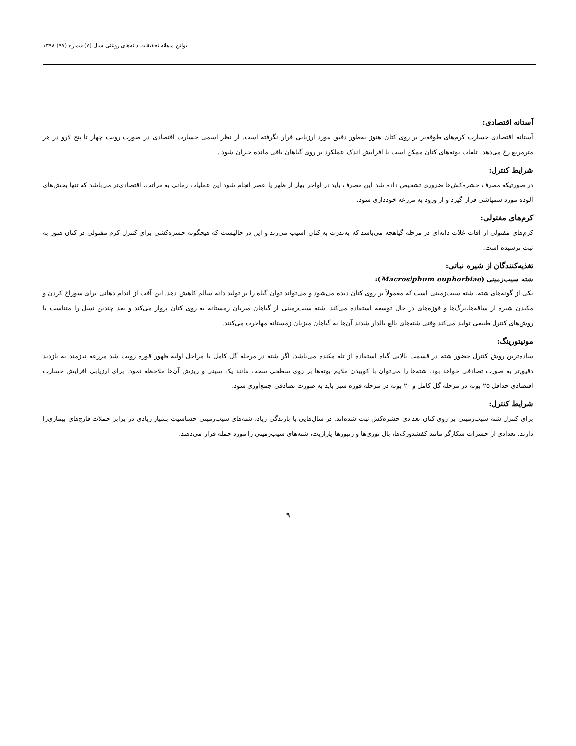بولتن ماهانه تحقیقات دانه‌های روغنی سال (۷) شماره (۹۷) ۱۳۹۸
آستانه اقتصادی:
آستانه اقتصادی خسارت کرم‌های طوقه‌بر بر روی کتان هنوز به‌طور دقیق مورد ارزیابی قرار نگرفته است. از نظر اسمی خسارت اقتصادی در صورت رویت چهار تا پنج لارو در هر مترمربع رخ می‌دهد. تلفات بوته‌های کتان ممکن است با افزایش اندک عملکرد بر روی گیاهان باقی مانده جبران شود .
شرایط کنترل:
در صورتیکه مصرف حشره‌کش‌ها ضروری تشخیص داده شد این مصرف باید در اواخر بهار از ظهر یا عصر انجام شود این عملیات زمانی به مراتب، اقتصادی‌تر می‌باشد که تنها بخش‌های آلوده مورد سمپاشی قرار گیرد و از ورود به مزرعه خودداری شود.
کرم‌های مفتولی:
کرم‌های مفتولی از آفات غلات دانه‌ای در مرحله گیاهچه می‌باشد که به‌ندرت به کتان آسیب می‌زند و این در حالیست که هیچگونه حشره‌کشی برای کنترل کرم مفتولی در کتان هنوز به ثبت نرسیده است.
تغذیه‌کنندگان از شیره نباتی:
شته سیب‌زمینی (Macrosiphum euphorbiae):
یکی از گونه‌های شته، شته سیب‌زمینی است که معمولاً بر روی کتان دیده می‌شود و می‌تواند توان گیاه را بر تولید دانه سالم کاهش دهد. این آفت از اندام دهانی برای سوراخ کردن و مکیدن شیره از ساقه‌ها،برگ‌ها و قوزه‌های در حال توسعه استفاده می‌کند. شته سیب‌زمینی از گیاهان میزبان زمستانه به روی کتان پرواز می‌کند و بعد چندین نسل را متناسب با روش‌های کنترل طبیعی تولید می‌کند وقتی شته‌های بالغ بالدار شدند آن‌ها به گیاهان میزبان زمستانه مهاجرت می‌کنند.
مونیتورینگ:
ساده‌ترین روش کنترل حضور شته در قسمت بالایی گیاه استفاده از تله مکنده می‌باشد. اگر شته در مرحله گل کامل یا مراحل اولیه ظهور قوزه رویت شد مزرعه نیازمند به بازدید دقیق‌تر به صورت تصادفی خواهد بود. شته‌ها را می‌توان با کوبیدن ملایم بوته‌ها بر روی سطحی سخت مانند یک سینی و ریزش آن‌ها ملاحظه نمود. برای ارزیابی افزایش خسارت اقتصادی حداقل ۲۵ بوته در مرحله گل کامل و ۲۰ بوته در مرحله قوزه سبز باید به صورت تصادفی جمع‌آوری شود.
شرایط کنترل:
برای کنترل شته سیب‌زمینی بر روی کتان تعدادی حشره‌کش ثبت شده‌اند. در سال‌هایی با بارندگی زیاد، شته‌های سیب‌زمینی حساسیت بسیار زیادی در برابر حملات قارچ‌های بیماری‌زا دارند. تعدادی از حشرات شکارگر مانند کفشدوزک‌ها، بال توری‌ها و زنبورها پارازیت، شته‌های سیب‌زمینی را مورد حمله قرار می‌دهند.
۹